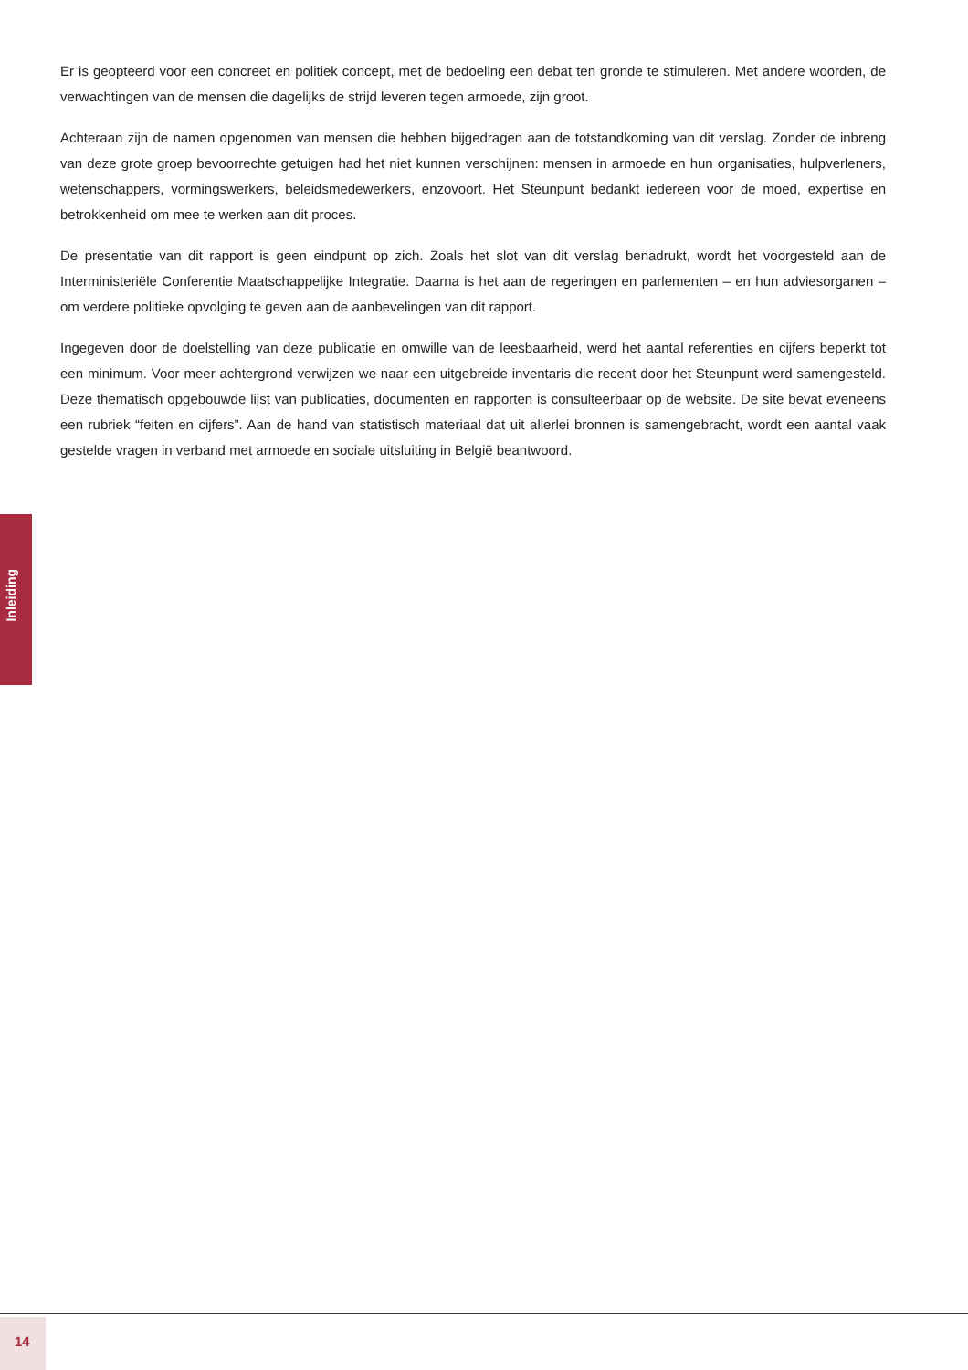Er is geopteerd voor een concreet en politiek concept, met de bedoeling een debat ten gronde te stimuleren. Met andere woorden, de verwachtingen van de mensen die dagelijks de strijd leveren tegen armoede, zijn groot.
Achteraan zijn de namen opgenomen van mensen die hebben bijgedragen aan de totstandkoming van dit verslag. Zonder de inbreng van deze grote groep bevoorrechte getuigen had het niet kunnen verschijnen: mensen in armoede en hun organisaties, hulpverleners, wetenschappers, vormingswerkers, beleidsmedewerkers, enzovoort. Het Steunpunt bedankt iedereen voor de moed, expertise en betrokkenheid om mee te werken aan dit proces.
De presentatie van dit rapport is geen eindpunt op zich. Zoals het slot van dit verslag benadrukt, wordt het voorgesteld aan de Interministeriële Conferentie Maatschappelijke Integratie. Daarna is het aan de regeringen en parlementen – en hun adviesorganen – om verdere politieke opvolging te geven aan de aanbevelingen van dit rapport.
Ingegeven door de doelstelling van deze publicatie en omwille van de leesbaarheid, werd het aantal referenties en cijfers beperkt tot een minimum. Voor meer achtergrond verwijzen we naar een uitgebreide inventaris die recent door het Steunpunt werd samengesteld. Deze thematisch opgebouwde lijst van publicaties, documenten en rapporten is consulteerbaar op de website. De site bevat eveneens een rubriek “feiten en cijfers”. Aan de hand van statistisch materiaal dat uit allerlei bronnen is samengebracht, wordt een aantal vaak gestelde vragen in verband met armoede en sociale uitsluiting in België beantwoord.
Inleiding
14